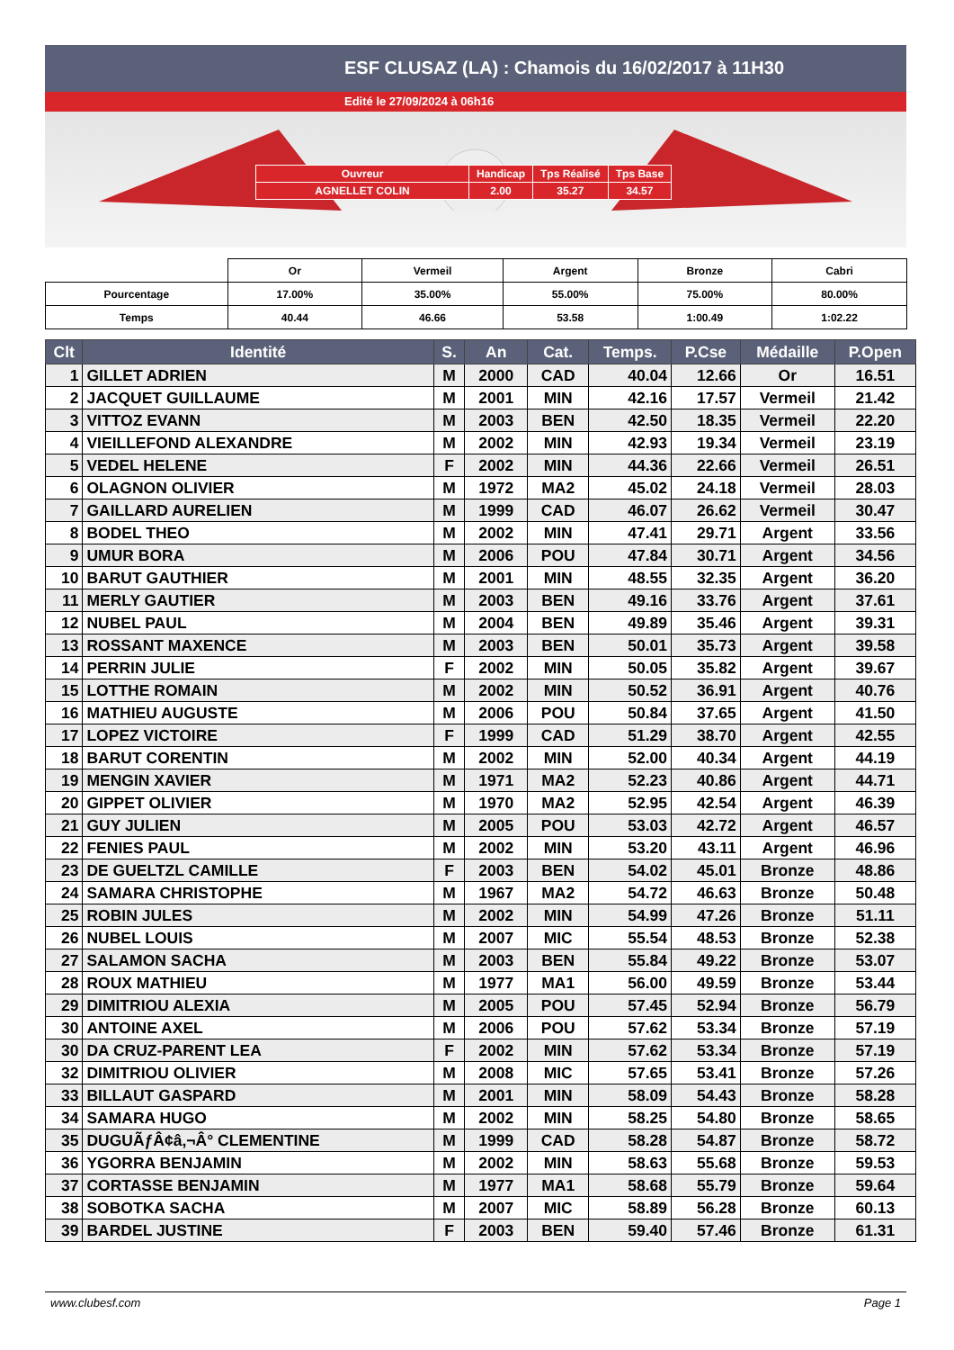ESF CLUSAZ (LA) : Chamois du 16/02/2017 à 11H30
Edité le 27/09/2024 à 06h16
| Ouvreur | Handicap | Tps Réalisé | Tps Base |
| AGNELLET COLIN | 2.00 | 35.27 | 34.57 |
| | Or | Vermeil | Argent | Bronze | Cabri |
| Pourcentage | 17.00% | 35.00% | 55.00% | 75.00% | 80.00% |
| Temps | 40.44 | 46.66 | 53.58 | 1:00.49 | 1:02.22 |
| Clt | Identité | S. | An | Cat. | Temps. | P.Cse | Médaille | P.Open |
| --- | --- | --- | --- | --- | --- | --- | --- | --- |
| 1 | GILLET ADRIEN | M | 2000 | CAD | 40.04 | 12.66 | Or | 16.51 |
| 2 | JACQUET GUILLAUME | M | 2001 | MIN | 42.16 | 17.57 | Vermeil | 21.42 |
| 3 | VITTOZ EVANN | M | 2003 | BEN | 42.50 | 18.35 | Vermeil | 22.20 |
| 4 | VIEILLEFOND ALEXANDRE | M | 2002 | MIN | 42.93 | 19.34 | Vermeil | 23.19 |
| 5 | VEDEL HELENE | F | 2002 | MIN | 44.36 | 22.66 | Vermeil | 26.51 |
| 6 | OLAGNON OLIVIER | M | 1972 | MA2 | 45.02 | 24.18 | Vermeil | 28.03 |
| 7 | GAILLARD AURELIEN | M | 1999 | CAD | 46.07 | 26.62 | Vermeil | 30.47 |
| 8 | BODEL THEO | M | 2002 | MIN | 47.41 | 29.71 | Argent | 33.56 |
| 9 | UMUR BORA | M | 2006 | POU | 47.84 | 30.71 | Argent | 34.56 |
| 10 | BARUT GAUTHIER | M | 2001 | MIN | 48.55 | 32.35 | Argent | 36.20 |
| 11 | MERLY GAUTIER | M | 2003 | BEN | 49.16 | 33.76 | Argent | 37.61 |
| 12 | NUBEL PAUL | M | 2004 | BEN | 49.89 | 35.46 | Argent | 39.31 |
| 13 | ROSSANT MAXENCE | M | 2003 | BEN | 50.01 | 35.73 | Argent | 39.58 |
| 14 | PERRIN JULIE | F | 2002 | MIN | 50.05 | 35.82 | Argent | 39.67 |
| 15 | LOTTHE ROMAIN | M | 2002 | MIN | 50.52 | 36.91 | Argent | 40.76 |
| 16 | MATHIEU AUGUSTE | M | 2006 | POU | 50.84 | 37.65 | Argent | 41.50 |
| 17 | LOPEZ VICTOIRE | F | 1999 | CAD | 51.29 | 38.70 | Argent | 42.55 |
| 18 | BARUT CORENTIN | M | 2002 | MIN | 52.00 | 40.34 | Argent | 44.19 |
| 19 | MENGIN XAVIER | M | 1971 | MA2 | 52.23 | 40.86 | Argent | 44.71 |
| 20 | GIPPET OLIVIER | M | 1970 | MA2 | 52.95 | 42.54 | Argent | 46.39 |
| 21 | GUY JULIEN | M | 2005 | POU | 53.03 | 42.72 | Argent | 46.57 |
| 22 | FENIES PAUL | M | 2002 | MIN | 53.20 | 43.11 | Argent | 46.96 |
| 23 | DE GUELTZL CAMILLE | F | 2003 | BEN | 54.02 | 45.01 | Bronze | 48.86 |
| 24 | SAMARA CHRISTOPHE | M | 1967 | MA2 | 54.72 | 46.63 | Bronze | 50.48 |
| 25 | ROBIN JULES | M | 2002 | MIN | 54.99 | 47.26 | Bronze | 51.11 |
| 26 | NUBEL LOUIS | M | 2007 | MIC | 55.54 | 48.53 | Bronze | 52.38 |
| 27 | SALAMON SACHA | M | 2003 | BEN | 55.84 | 49.22 | Bronze | 53.07 |
| 28 | ROUX MATHIEU | M | 1977 | MA1 | 56.00 | 49.59 | Bronze | 53.44 |
| 29 | DIMITRIOU ALEXIA | M | 2005 | POU | 57.45 | 52.94 | Bronze | 56.79 |
| 30 | ANTOINE AXEL | M | 2006 | POU | 57.62 | 53.34 | Bronze | 57.19 |
| 30 | DA CRUZ-PARENT LEA | F | 2002 | MIN | 57.62 | 53.34 | Bronze | 57.19 |
| 32 | DIMITRIOU OLIVIER | M | 2008 | MIC | 57.65 | 53.41 | Bronze | 57.26 |
| 33 | BILLAUT GASPARD | M | 2001 | MIN | 58.09 | 54.43 | Bronze | 58.28 |
| 34 | SAMARA HUGO | M | 2002 | MIN | 58.25 | 54.80 | Bronze | 58.65 |
| 35 | DUGUÃƒÂ¢â‚¬Â° CLEMENTINE | M | 1999 | CAD | 58.28 | 54.87 | Bronze | 58.72 |
| 36 | YGORRA BENJAMIN | M | 2002 | MIN | 58.63 | 55.68 | Bronze | 59.53 |
| 37 | CORTASSE BENJAMIN | M | 1977 | MA1 | 58.68 | 55.79 | Bronze | 59.64 |
| 38 | SOBOTKA SACHA | M | 2007 | MIC | 58.89 | 56.28 | Bronze | 60.13 |
| 39 | BARDEL JUSTINE | F | 2003 | BEN | 59.40 | 57.46 | Bronze | 61.31 |
www.clubesf.com Page 1